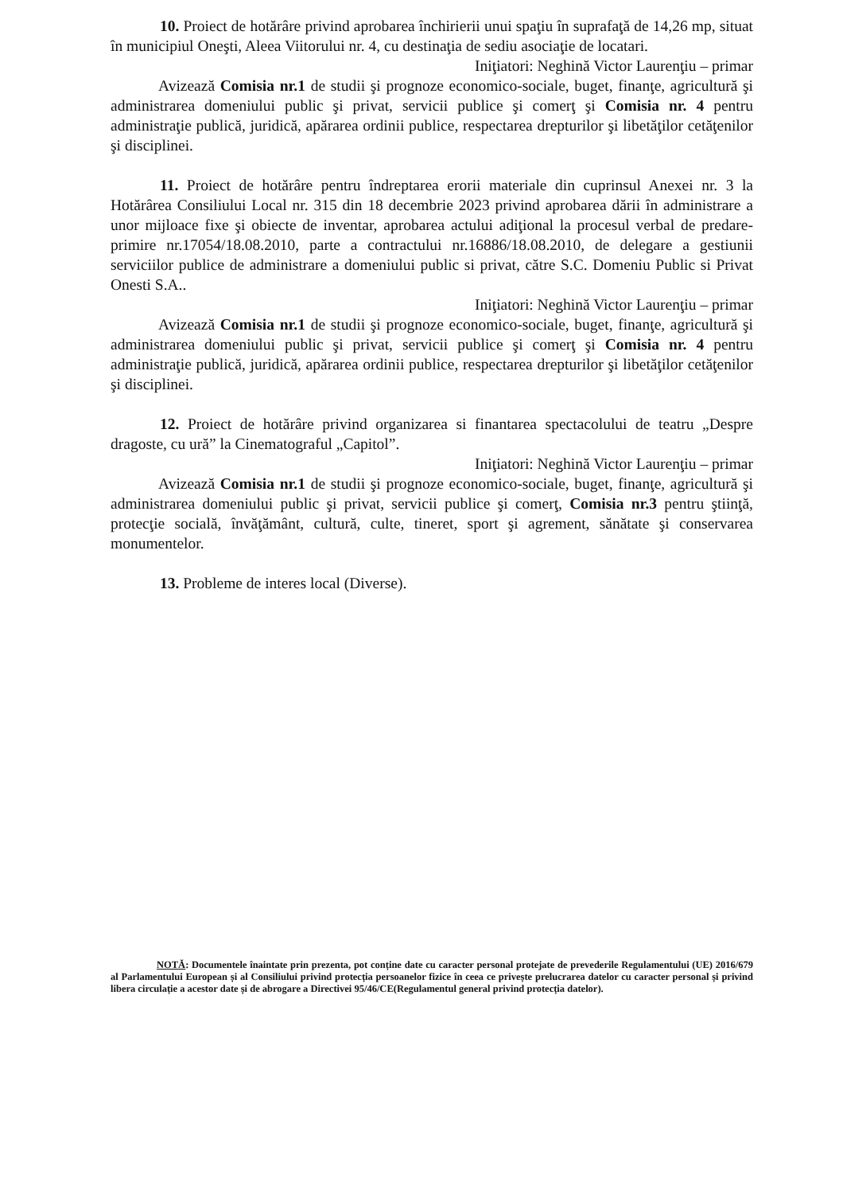10. Proiect de hotărâre privind aprobarea închirierii unui spaţiu în suprafaţă de 14,26 mp, situat în municipiul Oneşti, Aleea Viitorului nr. 4, cu destinaţia de sediu asociaţie de locatari.
Iniţiatori: Neghină Victor Laurenţiu – primar
Avizează Comisia nr.1 de studii şi prognoze economico-sociale, buget, finanţe, agricultură şi administrarea domeniului public şi privat, servicii publice şi comerţ şi Comisia nr. 4 pentru administraţie publică, juridică, apărarea ordinii publice, respectarea drepturilor şi libetăţilor cetăţenilor şi disciplinei.
11. Proiect de hotărâre pentru îndreptarea erorii materiale din cuprinsul Anexei nr. 3 la Hotărârea Consiliului Local nr. 315 din 18 decembrie 2023 privind aprobarea dării în administrare a unor mijloace fixe şi obiecte de inventar, aprobarea actului adiţional la procesul verbal de predare-primire nr.17054/18.08.2010, parte a contractului nr.16886/18.08.2010, de delegare a gestiunii serviciilor publice de administrare a domeniului public si privat, către S.C. Domeniu Public si Privat Onesti S.A..
Iniţiatori: Neghină Victor Laurenţiu – primar
Avizează Comisia nr.1 de studii şi prognoze economico-sociale, buget, finanţe, agricultură şi administrarea domeniului public şi privat, servicii publice şi comerţ şi Comisia nr. 4 pentru administraţie publică, juridică, apărarea ordinii publice, respectarea drepturilor şi libetăţilor cetăţenilor şi disciplinei.
12. Proiect de hotărâre privind organizarea si finantarea spectacolului de teatru „Despre dragoste, cu ură” la Cinematograful „Capitol”.
Iniţiatori: Neghină Victor Laurenţiu – primar
Avizează Comisia nr.1 de studii şi prognoze economico-sociale, buget, finanţe, agricultură şi administrarea domeniului public şi privat, servicii publice şi comerţ, Comisia nr.3 pentru ştiinţă, protecţie socială, învăţământ, cultură, culte, tineret, sport şi agrement, sănătate şi conservarea monumentelor.
13. Probleme de interes local (Diverse).
NOTĂ: Documentele înaintate prin prezenta, pot conține date cu caracter personal protejate de prevederile Regulamentului (UE) 2016/679 al Parlamentului European și al Consiliului privind protecția persoanelor fizice în ceea ce privește prelucrarea datelor cu caracter personal și privind libera circulație a acestor date și de abrogare a Directivei 95/46/CE(Regulamentul general privind protecția datelor).